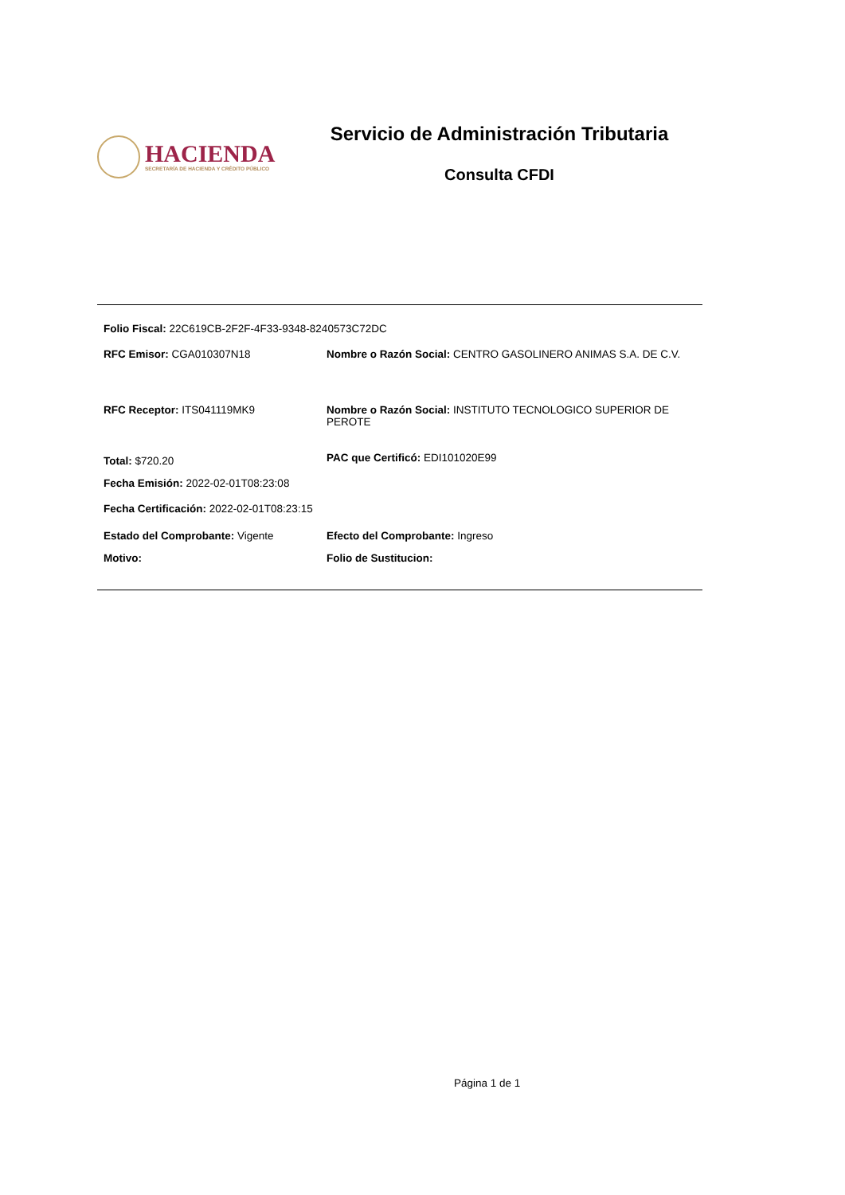HACIENDA
SECRETARÍA DE HACIENDA Y CRÉDITO PÚBLICO
Servicio de Administración Tributaria
Consulta CFDI
Folio Fiscal: 22C619CB-2F2F-4F33-9348-8240573C72DC
RFC Emisor: CGA010307N18 Nombre o Razón Social: CENTRO GASOLINERO ANIMAS S.A. DE C.V.
RFC Receptor: ITS041119MK9 Nombre o Razón Social: INSTITUTO TECNOLOGICO SUPERIOR DE PEROTE
Total: $720.20
PAC que Certificó: EDI101020E99
Fecha Emisión: 2022-02-01T08:23:08
Fecha Certificación: 2022-02-01T08:23:15
Estado del Comprobante: Vigente Efecto del Comprobante: Ingreso
Motivo: Folio de Sustitucion:
Página 1 de 1